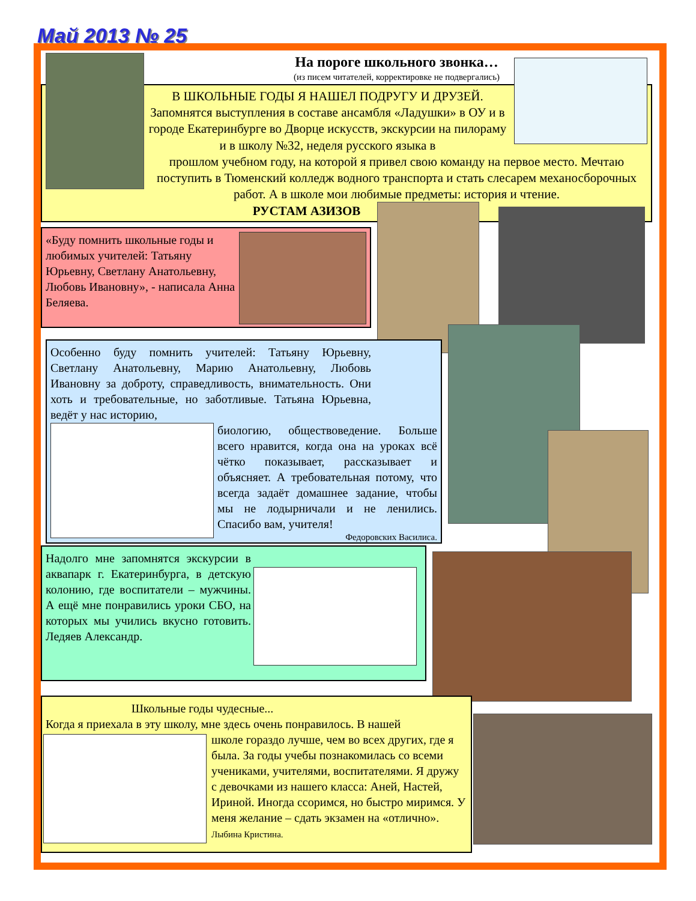Май 2013 № 25
На пороге школьного звонка…
(из писем читателей, корректировке не подвергались)
В ШКОЛЬНЫЕ ГОДЫ Я НАШЕЛ ПОДРУГУ И ДРУЗЕЙ. Запомнятся выступления в составе ансамбля «Ладушки» в ОУ и в городе Екатеринбурге во Дворце искусств, экскурсии на пилораму и в школу №32, неделя русского языка в
прошлом учебном году, на которой я привел свою команду на первое место. Мечтаю поступить в Тюменский колледж водного транспорта и стать слесарем механосборочных работ. А в школе мои любимые предметы: история и чтение.
РУСТАМ АЗИЗОВ
«Буду помнить школьные годы и любимых учителей: Татьяну Юрьевну, Светлану Анатольевну, Любовь Ивановну», - написала Анна Беляева.
Особенно буду помнить учителей: Татьяну Юрьевну, Светлану Анатольевну, Марию Анатольевну, Любовь Ивановну за доброту, справедливость, внимательность. Они хоть и требовательные, но заботливые. Татьяна Юрьевна, ведёт у нас историю,
биологию, обществоведение. Больше всего нравится, когда она на уроках всё чётко показывает, рассказывает и объясняет. А требовательная потому, что всегда задаёт домашнее задание, чтобы мы не лодырничали и не ленились. Спасибо вам, учителя!
Федоровских Василиса.
Надолго мне запомнятся экскурсии в аквапарк г. Екатеринбурга, в детскую колонию, где воспитатели – мужчины. А ещё мне понравились уроки СБО, на которых мы учились вкусно готовить. Ледяев Александр.
Школьные годы чудесные...
Когда я приехала в эту школу, мне здесь очень понравилось. В нашей
школе гораздо лучше, чем во всех других, где я была. За годы учебы познакомилась со всеми учениками, учителями, воспитателями. Я дружу с девочками из нашего класса: Аней, Настей, Ириной. Иногда ссоримся, но быстро миримся. У меня желание – сдать экзамен на «отлично». Лыбина Кристина.